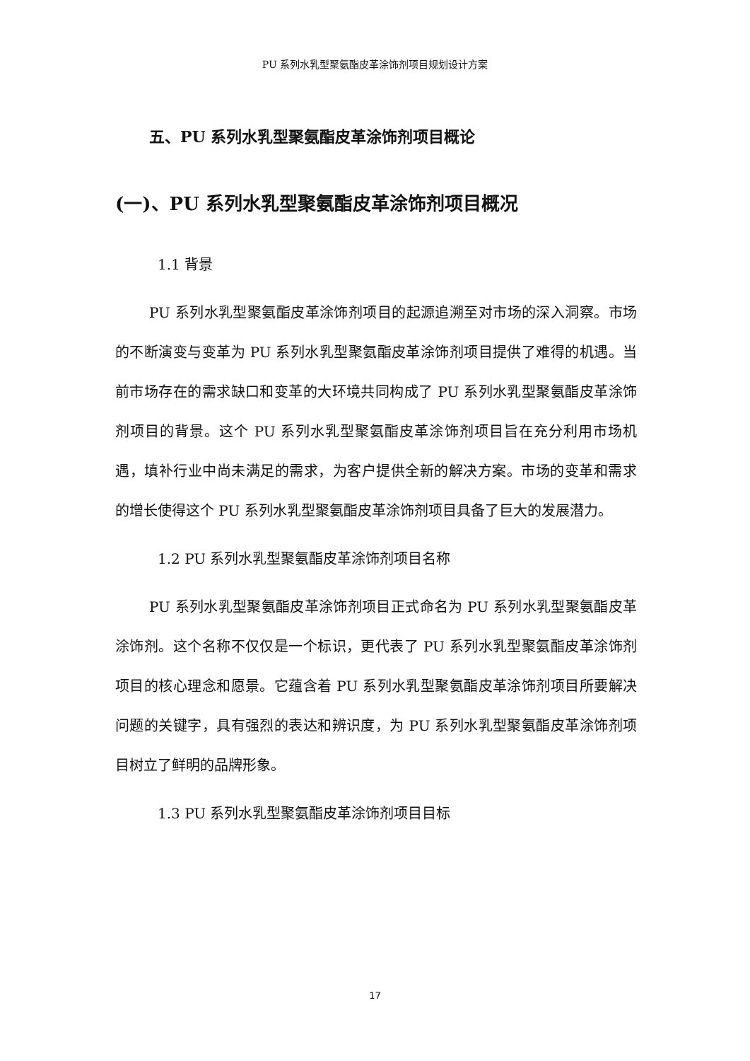PU 系列水乳型聚氨酯皮革涂饰剂项目规划设计方案
五、PU 系列水乳型聚氨酯皮革涂饰剂项目概论
(一)、PU 系列水乳型聚氨酯皮革涂饰剂项目概况
1.1 背景
PU 系列水乳型聚氨酯皮革涂饰剂项目的起源追溯至对市场的深入洞察。市场的不断演变与变革为 PU 系列水乳型聚氨酯皮革涂饰剂项目提供了难得的机遇。当前市场存在的需求缺口和变革的大环境共同构成了 PU 系列水乳型聚氨酯皮革涂饰剂项目的背景。这个 PU 系列水乳型聚氨酯皮革涂饰剂项目旨在充分利用市场机遇，填补行业中尚未满足的需求，为客户提供全新的解决方案。市场的变革和需求的增长使得这个 PU 系列水乳型聚氨酯皮革涂饰剂项目具备了巨大的发展潜力。
1.2 PU 系列水乳型聚氨酯皮革涂饰剂项目名称
PU 系列水乳型聚氨酯皮革涂饰剂项目正式命名为 PU 系列水乳型聚氨酯皮革涂饰剂。这个名称不仅仅是一个标识，更代表了 PU 系列水乳型聚氨酯皮革涂饰剂项目的核心理念和愿景。它蕴含着 PU 系列水乳型聚氨酯皮革涂饰剂项目所要解决问题的关键字，具有强烈的表达和辨识度，为 PU 系列水乳型聚氨酯皮革涂饰剂项目树立了鲜明的品牌形象。
1.3 PU 系列水乳型聚氨酯皮革涂饰剂项目目标
17